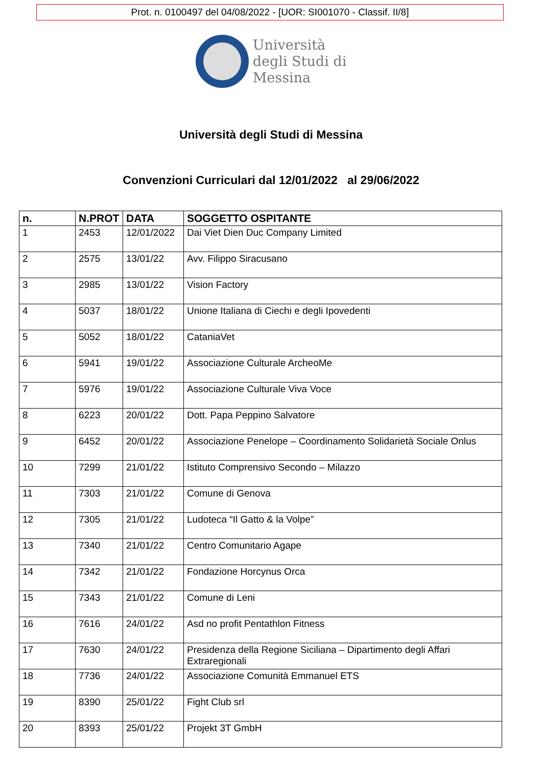Prot. n. 0100497 del 04/08/2022 - [UOR: SI001070 - Classif. II/8]
Università
degli Studi di
Messina
Università degli Studi di Messina
Convenzioni Curriculari dal 12/01/2022 al 29/06/2022
| n. | N.PROT | DATA | SOGGETTO OSPITANTE |
| --- | --- | --- | --- |
| 1 | 2453 | 12/01/2022 | Dai Viet Dien Duc Company Limited |
| 2 | 2575 | 13/01/22 | Avv. Filippo Siracusano |
| 3 | 2985 | 13/01/22 | Vision Factory |
| 4 | 5037 | 18/01/22 | Unione Italiana di Ciechi e degli Ipovedenti |
| 5 | 5052 | 18/01/22 | CataniaVet |
| 6 | 5941 | 19/01/22 | Associazione Culturale ArcheoMe |
| 7 | 5976 | 19/01/22 | Associazione Culturale Viva Voce |
| 8 | 6223 | 20/01/22 | Dott. Papa Peppino Salvatore |
| 9 | 6452 | 20/01/22 | Associazione Penelope – Coordinamento Solidarietà Sociale Onlus |
| 10 | 7299 | 21/01/22 | Istituto Comprensivo Secondo – Milazzo |
| 11 | 7303 | 21/01/22 | Comune di Genova |
| 12 | 7305 | 21/01/22 | Ludoteca “Il Gatto & la Volpe” |
| 13 | 7340 | 21/01/22 | Centro Comunitario Agape |
| 14 | 7342 | 21/01/22 | Fondazione Horcynus Orca |
| 15 | 7343 | 21/01/22 | Comune di Leni |
| 16 | 7616 | 24/01/22 | Asd no profit Pentathlon Fitness |
| 17 | 7630 | 24/01/22 | Presidenza della Regione Siciliana – Dipartimento degli Affari Extraregionali |
| 18 | 7736 | 24/01/22 | Associazione Comunità Emmanuel ETS |
| 19 | 8390 | 25/01/22 | Fight Club srl |
| 20 | 8393 | 25/01/22 | Projekt 3T GmbH |